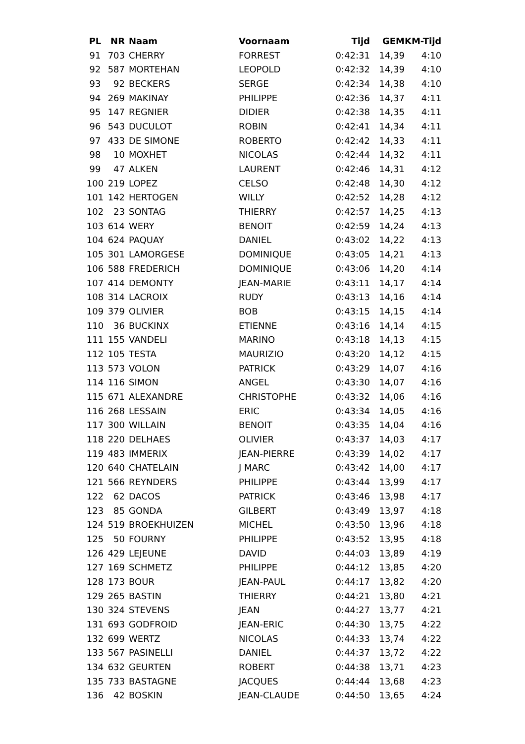| PL | NR | Naam | Voornaam | Tijd | GEM | KM-Tijd |
| --- | --- | --- | --- | --- | --- | --- |
| 91 | 703 | CHERRY | FORREST | 0:42:31 | 14,39 | 4:10 |
| 92 | 587 | MORTEHAN | LEOPOLD | 0:42:32 | 14,39 | 4:10 |
| 93 | 92 | BECKERS | SERGE | 0:42:34 | 14,38 | 4:10 |
| 94 | 269 | MAKINAY | PHILIPPE | 0:42:36 | 14,37 | 4:11 |
| 95 | 147 | REGNIER | DIDIER | 0:42:38 | 14,35 | 4:11 |
| 96 | 543 | DUCULOT | ROBIN | 0:42:41 | 14,34 | 4:11 |
| 97 | 433 | DE SIMONE | ROBERTO | 0:42:42 | 14,33 | 4:11 |
| 98 | 10 | MOXHET | NICOLAS | 0:42:44 | 14,32 | 4:11 |
| 99 | 47 | ALKEN | LAURENT | 0:42:46 | 14,31 | 4:12 |
| 100 | 219 | LOPEZ | CELSO | 0:42:48 | 14,30 | 4:12 |
| 101 | 142 | HERTOGEN | WILLY | 0:42:52 | 14,28 | 4:12 |
| 102 | 23 | SONTAG | THIERRY | 0:42:57 | 14,25 | 4:13 |
| 103 | 614 | WERY | BENOIT | 0:42:59 | 14,24 | 4:13 |
| 104 | 624 | PAQUAY | DANIEL | 0:43:02 | 14,22 | 4:13 |
| 105 | 301 | LAMORGESE | DOMINIQUE | 0:43:05 | 14,21 | 4:13 |
| 106 | 588 | FREDERICH | DOMINIQUE | 0:43:06 | 14,20 | 4:14 |
| 107 | 414 | DEMONTY | JEAN-MARIE | 0:43:11 | 14,17 | 4:14 |
| 108 | 314 | LACROIX | RUDY | 0:43:13 | 14,16 | 4:14 |
| 109 | 379 | OLIVIER | BOB | 0:43:15 | 14,15 | 4:14 |
| 110 | 36 | BUCKINX | ETIENNE | 0:43:16 | 14,14 | 4:15 |
| 111 | 155 | VANDELI | MARINO | 0:43:18 | 14,13 | 4:15 |
| 112 | 105 | TESTA | MAURIZIO | 0:43:20 | 14,12 | 4:15 |
| 113 | 573 | VOLON | PATRICK | 0:43:29 | 14,07 | 4:16 |
| 114 | 116 | SIMON | ANGEL | 0:43:30 | 14,07 | 4:16 |
| 115 | 671 | ALEXANDRE | CHRISTOPHE | 0:43:32 | 14,06 | 4:16 |
| 116 | 268 | LESSAIN | ERIC | 0:43:34 | 14,05 | 4:16 |
| 117 | 300 | WILLAIN | BENOIT | 0:43:35 | 14,04 | 4:16 |
| 118 | 220 | DELHAES | OLIVIER | 0:43:37 | 14,03 | 4:17 |
| 119 | 483 | IMMERIX | JEAN-PIERRE | 0:43:39 | 14,02 | 4:17 |
| 120 | 640 | CHATELAIN | J MARC | 0:43:42 | 14,00 | 4:17 |
| 121 | 566 | REYNDERS | PHILIPPE | 0:43:44 | 13,99 | 4:17 |
| 122 | 62 | DACOS | PATRICK | 0:43:46 | 13,98 | 4:17 |
| 123 | 85 | GONDA | GILBERT | 0:43:49 | 13,97 | 4:18 |
| 124 | 519 | BROEKHUIZEN | MICHEL | 0:43:50 | 13,96 | 4:18 |
| 125 | 50 | FOURNY | PHILIPPE | 0:43:52 | 13,95 | 4:18 |
| 126 | 429 | LEJEUNE | DAVID | 0:44:03 | 13,89 | 4:19 |
| 127 | 169 | SCHMETZ | PHILIPPE | 0:44:12 | 13,85 | 4:20 |
| 128 | 173 | BOUR | JEAN-PAUL | 0:44:17 | 13,82 | 4:20 |
| 129 | 265 | BASTIN | THIERRY | 0:44:21 | 13,80 | 4:21 |
| 130 | 324 | STEVENS | JEAN | 0:44:27 | 13,77 | 4:21 |
| 131 | 693 | GODFROID | JEAN-ERIC | 0:44:30 | 13,75 | 4:22 |
| 132 | 699 | WERTZ | NICOLAS | 0:44:33 | 13,74 | 4:22 |
| 133 | 567 | PASINELLI | DANIEL | 0:44:37 | 13,72 | 4:22 |
| 134 | 632 | GEURTEN | ROBERT | 0:44:38 | 13,71 | 4:23 |
| 135 | 733 | BASTAGNE | JACQUES | 0:44:44 | 13,68 | 4:23 |
| 136 | 42 | BOSKIN | JEAN-CLAUDE | 0:44:50 | 13,65 | 4:24 |